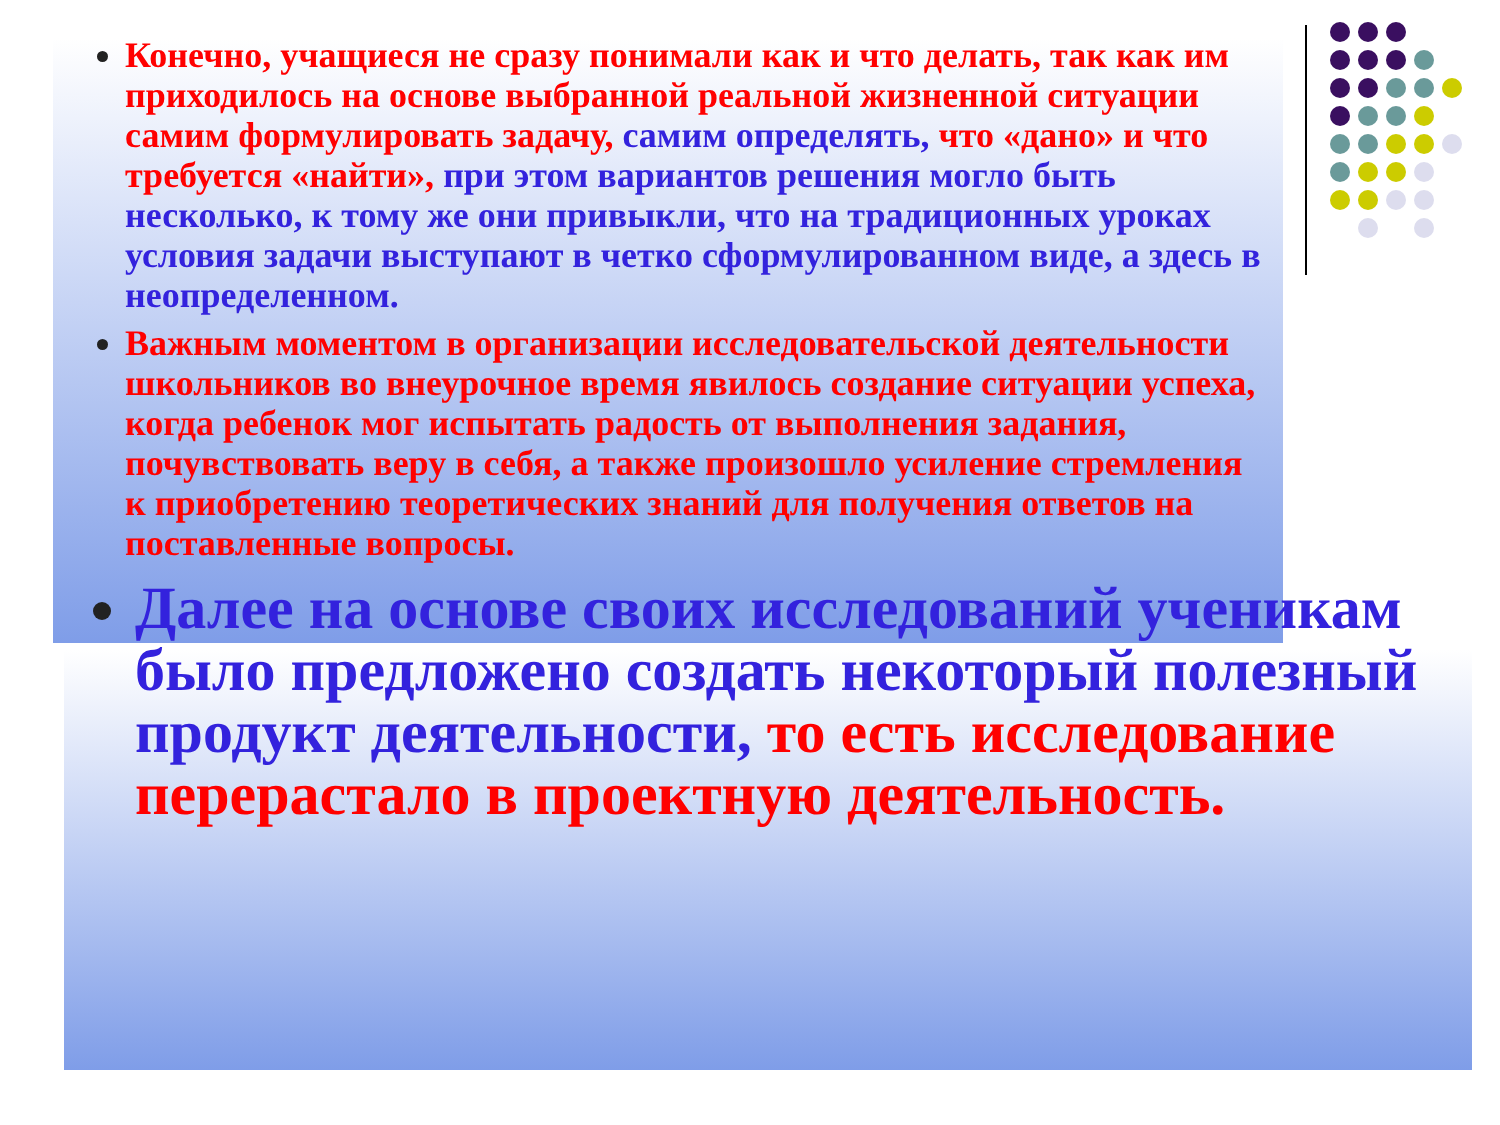Конечно, учащиеся не сразу понимали как и что делать, так как им приходилось на основе выбранной реальной жизненной ситуации самим формулировать задачу, самим определять, что «дано» и что требуется «найти», при этом вариантов решения могло быть несколько, к тому же они привыкли, что на традиционных уроках условия задачи выступают в четко сформулированном виде, а здесь в неопределенном.
Важным моментом в организации исследовательской деятельности школьников во внеурочное время явилось создание ситуации успеха, когда ребенок мог испытать радость от выполнения задания, почувствовать веру в себя, а также произошло усиление стремления к приобретению теоретических знаний для получения ответов на поставленные вопросы.
Далее на основе своих исследований ученикам было предложено создать некоторый полезный продукт деятельности, то есть исследование перерастало в проектную деятельность.